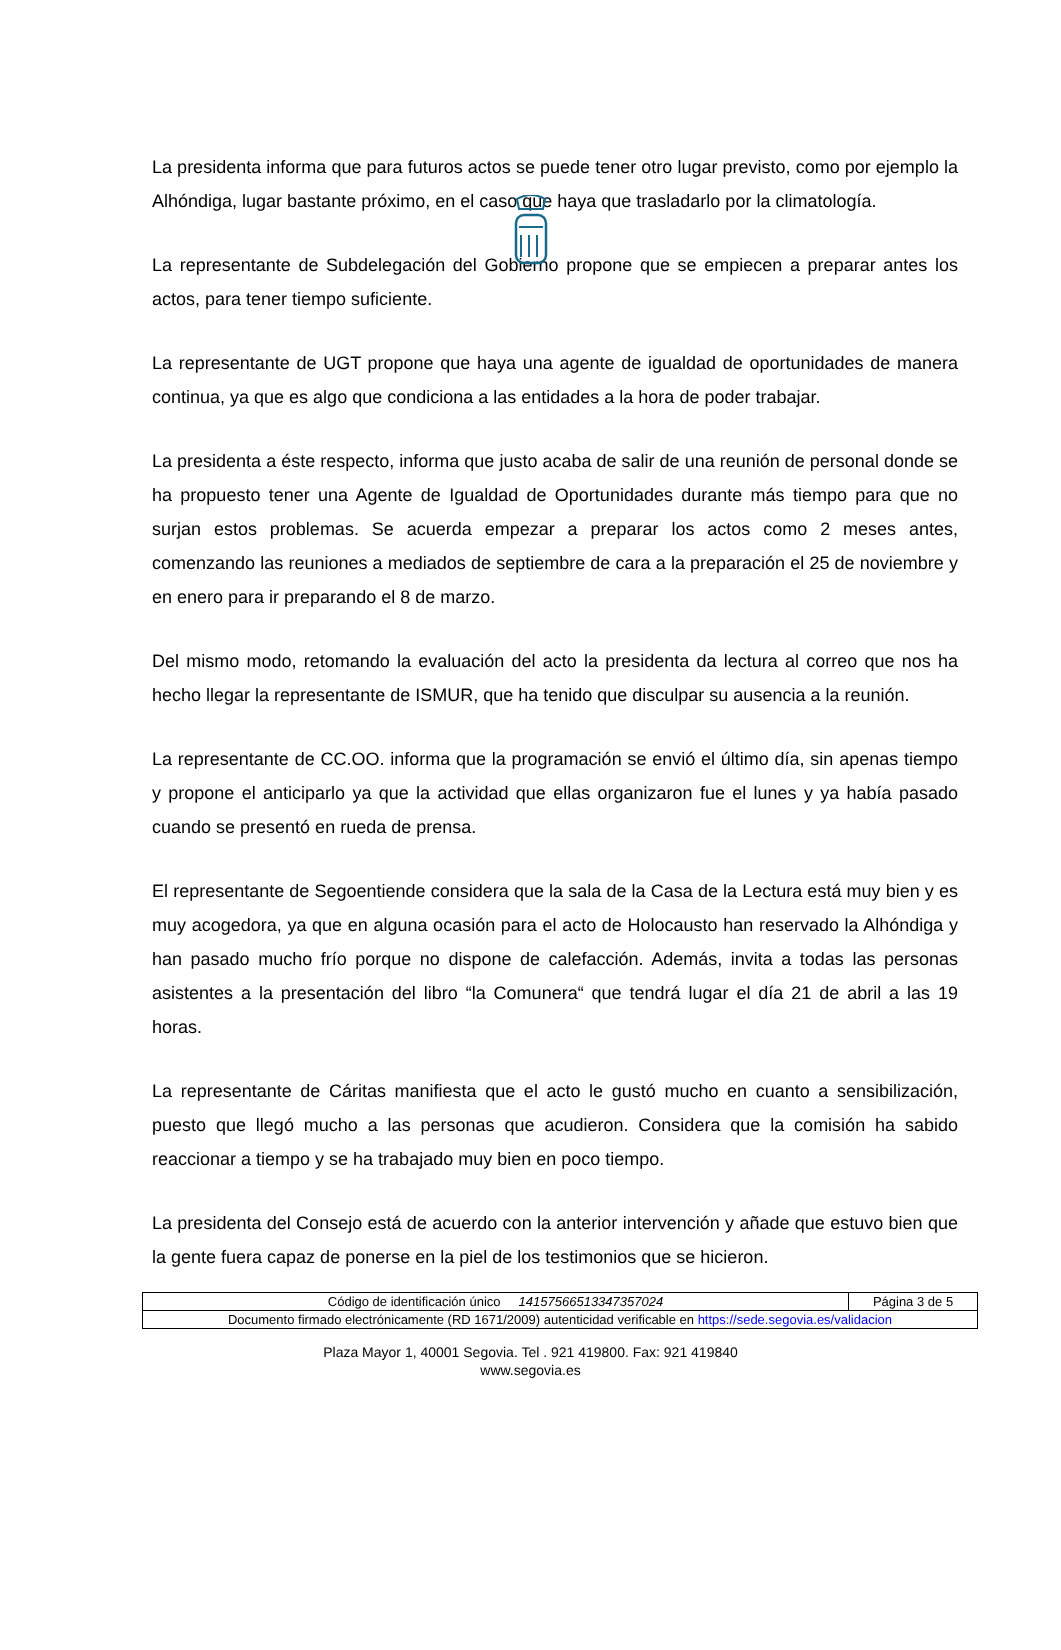La presidenta informa que para futuros actos se puede tener otro lugar previsto, como por ejemplo la Alhóndiga, lugar bastante próximo, en el caso que haya que trasladarlo por la climatología.
La representante de Subdelegación del Gobierno propone que se empiecen a preparar antes los actos, para tener tiempo suficiente.
La representante de UGT propone que haya una agente de igualdad de oportunidades de manera continua, ya que es algo que condiciona a las entidades a la hora de poder trabajar.
La presidenta a éste respecto, informa que justo acaba de salir de una reunión de personal donde se ha propuesto tener una Agente de Igualdad de Oportunidades durante más tiempo para que no surjan estos problemas. Se acuerda empezar a preparar los actos como 2 meses antes, comenzando las reuniones a mediados de septiembre de cara a la preparación el 25 de noviembre y en enero para ir preparando el 8 de marzo.
Del mismo modo, retomando la evaluación del acto la presidenta da lectura al correo que nos ha hecho llegar la representante de ISMUR, que ha tenido que disculpar su ausencia a la reunión.
La representante de CC.OO. informa que la programación se envió el último día, sin apenas tiempo y propone el anticiparlo ya que la actividad que ellas organizaron fue el lunes y ya había pasado cuando se presentó en rueda de prensa.
El representante de Segoentiende considera que la sala de la Casa de la Lectura está muy bien y es muy acogedora, ya que en alguna ocasión para el acto de Holocausto han reservado la Alhóndiga y han pasado mucho frío porque no dispone de calefacción. Además, invita a todas las personas asistentes a la presentación del libro “la Comunera“ que tendrá lugar el día 21 de abril a las 19 horas.
La representante de Cáritas manifiesta que el acto le gustó mucho en cuanto a sensibilización, puesto que llegó mucho a las personas que acudieron. Considera que la comisión ha sabido reaccionar a tiempo y se ha trabajado muy bien en poco tiempo.
La presidenta del Consejo está de acuerdo con la anterior intervención y añade que estuvo bien que la gente fuera capaz de ponerse en la piel de los testimonios que se hicieron.
| Código de identificación único 14157566513347357024 | Página 3 de 5 |
| Documento firmado electrónicamente (RD 1671/2009) autenticidad verificable en https://sede.segovia.es/validacion | |
Plaza Mayor 1, 40001 Segovia. Tel . 921 419800. Fax: 921 419840
www.segovia.es